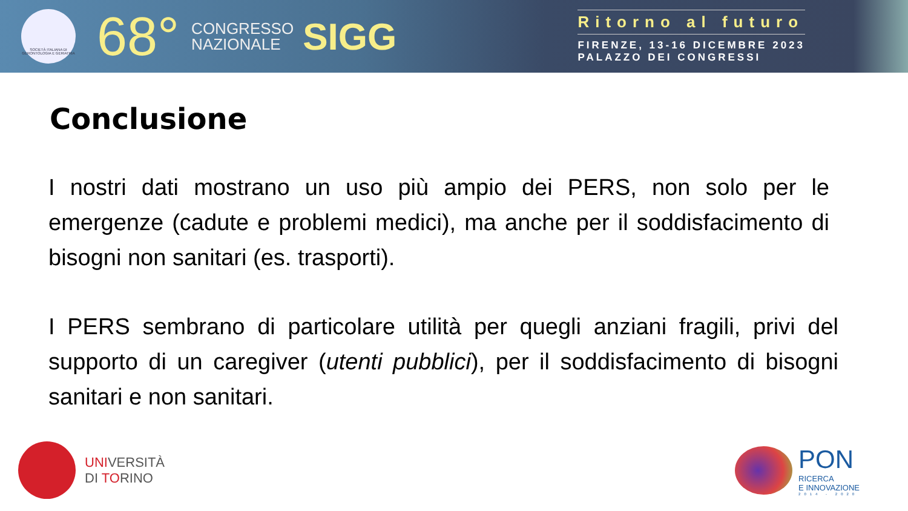SOCIETÀ ITALIANA DI GERONTOLOGIA E GERIATRIA
68°
CONGRESSO
NAZIONALE
SIGG
Ritorno al futuro
FIRENZE, 13-16 DICEMBRE 2023
PALAZZO DEI CONGRESSI
Conclusione
I nostri dati mostrano un uso più ampio dei PERS, non solo per le emergenze (cadute e problemi medici), ma anche per il soddisfacimento di bisogni non sanitari (es. trasporti).
I PERS sembrano di particolare utilità per quegli anziani fragili, privi del supporto di un caregiver (utenti pubblici), per il soddisfacimento di bisogni sanitari e non sanitari.
UNIVERSITÀ
DI TORINO
PON
RICERCA
E INNOVAZIONE
2014 - 2020